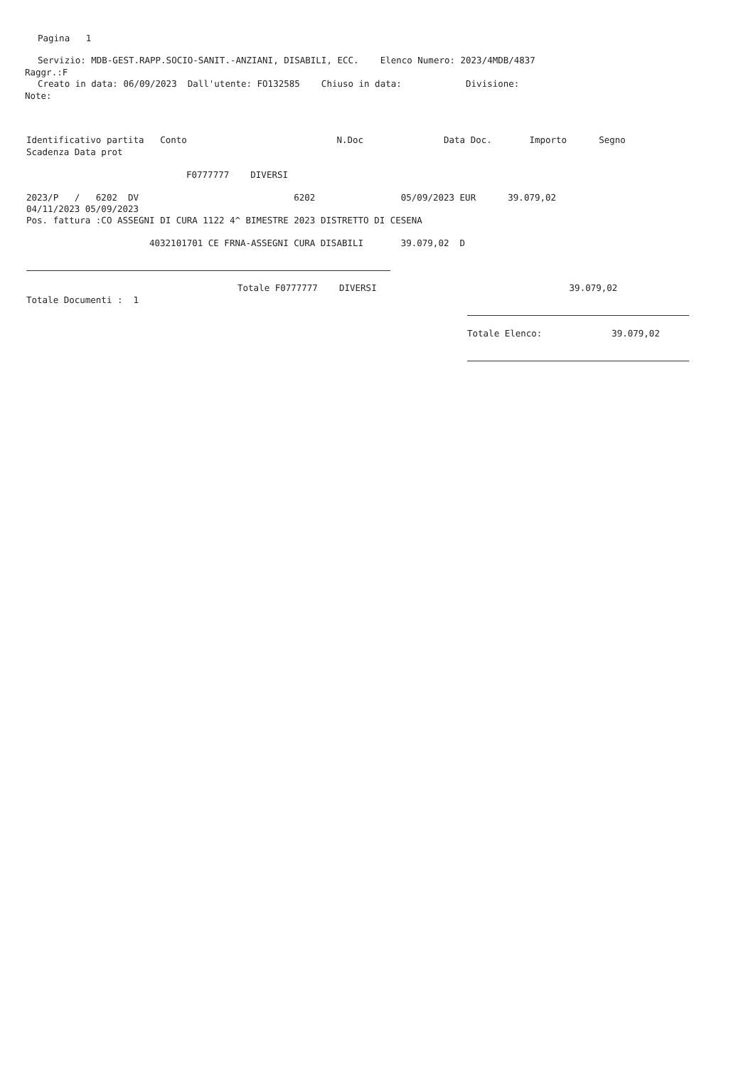Pagina 1
Servizio: MDB-GEST.RAPP.SOCIO-SANIT.-ANZIANI, DISABILI, ECC. Elenco Numero: 2023/4MDB/4837
Raggr.:F
Creato in data: 06/09/2023 Dall'utente: FO132585 Chiuso in data: Divisione:
Note:
Identificativo partita Conto N.Doc Data Doc. Importo Segno
Scadenza Data prot
F0777777 DIVERSI
2023/P / 6202 DV 6202 05/09/2023 EUR 39.079,02
04/11/2023 05/09/2023
Pos. fattura :CO ASSEGNI DI CURA 1122 4^ BIMESTRE 2023 DISTRETTO DI CESENA
4032101701 CE FRNA-ASSEGNI CURA DISABILI 39.079,02 D
Totale F0777777 DIVERSI 39.079,02
Totale Documenti : 1
Totale Elenco: 39.079,02